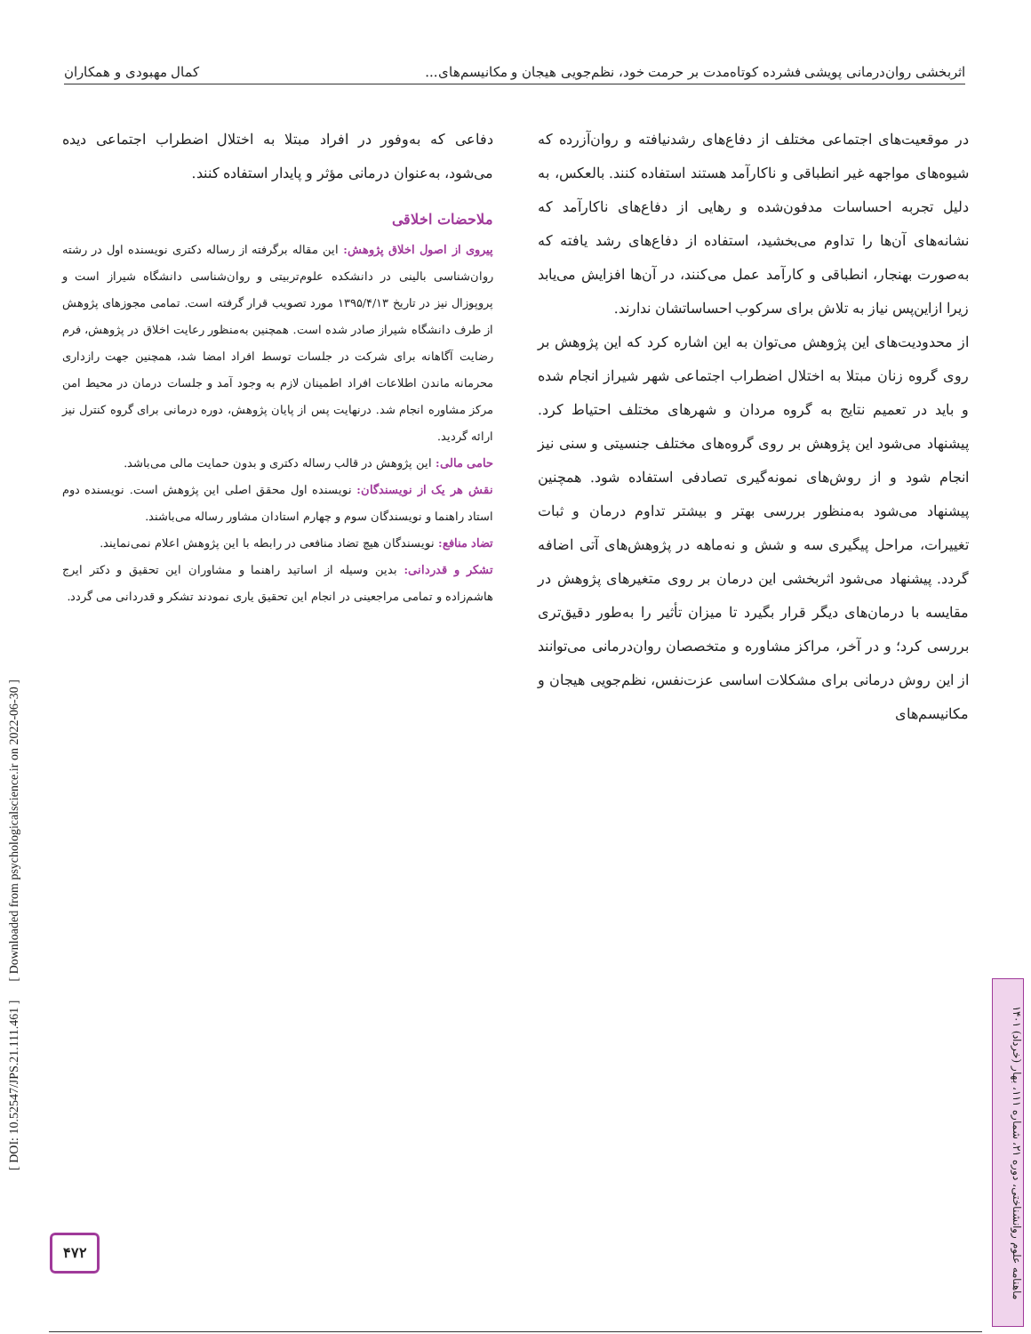اثربخشی روان‌درمانی پویشی فشرده کوتاه‌مدت بر حرمت خود، نظم‌جویی هیجان و مکانیسم‌های... کمال مهبودی و همکاران
در موقعیت‌های اجتماعی مختلف از دفاع‌های رشدنیافته و روان‌آزرده که شیوه‌های مواجهه غیر انطباقی و ناکارآمد هستند استفاده کنند. بالعکس، به دلیل تجربه احساسات مدفون‌شده و رهایی از دفاع‌های ناکارآمد که نشانه‌های آن‌ها را تداوم می‌بخشید، استفاده از دفاع‌های رشد یافته که به‌صورت بهنجار، انطباقی و کارآمد عمل می‌کنند، در آن‌ها افزایش می‌یابد زیرا ازاین‌پس نیاز به تلاش برای سرکوب احساساتشان ندارند.
از محدودیت‌های این پژوهش می‌توان به این اشاره کرد که این پژوهش بر روی گروه زنان مبتلا به اختلال اضطراب اجتماعی شهر شیراز انجام شده و باید در تعمیم نتایج به گروه مردان و شهرهای مختلف احتیاط کرد. پیشنهاد می‌شود این پژوهش بر روی گروه‌های مختلف جنسیتی و سنی نیز انجام شود و از روش‌های نمونه‌گیری تصادفی استفاده شود. همچنین پیشنهاد می‌شود به‌منظور بررسی بهتر و بیشتر تداوم درمان و ثبات تغییرات، مراحل پیگیری سه و شش و نه‌ماهه در پژوهش‌های آتی اضافه گردد. پیشنهاد می‌شود اثربخشی این درمان بر روی متغیرهای پژوهش در مقایسه با درمان‌های دیگر قرار بگیرد تا میزان تأثیر را به‌طور دقیق‌تری بررسی کرد؛ و در آخر، مراکز مشاوره و متخصصان روان‌درمانی می‌توانند از این روش درمانی برای مشکلات اساسی عزت‌نفس، نظم‌جویی هیجان و مکانیسم‌های
دفاعی که به‌وفور در افراد مبتلا به اختلال اضطراب اجتماعی دیده می‌شود، به‌عنوان درمانی مؤثر و پایدار استفاده کنند.
ملاحضات اخلاقی
پیروی از اصول اخلاق پژوهش: این مقاله برگرفته از رساله دکتری نویسنده اول در رشته روان‌شناسی بالینی در دانشکده علوم‌تربیتی و روان‌شناسی دانشگاه شیراز است و پروپوزال نیز در تاریخ ۱۳۹۵/۴/۱۳ مورد تصویب قرار گرفته است. تمامی مجوزهای پژوهش از طرف دانشگاه شیراز صادر شده است. همچنین به‌منظور رعایت اخلاق در پژوهش، فرم رضایت آگاهانه برای شرکت در جلسات توسط افراد امضا شد، همچنین جهت رازداری محرمانه ماندن اطلاعات افراد اطمینان لازم به وجود آمد و جلسات درمان در محیط امن مرکز مشاوره انجام شد. درنهایت پس از پایان پژوهش، دوره درمانی برای گروه کنترل نیز ارائه گردید.
حامی مالی: این پژوهش در قالب رساله دکتری و بدون حمایت مالی می‌باشد.
نقش هر یک از نویسندگان: نویسنده اول محقق اصلی این پژوهش است. نویسنده دوم استاد راهنما و نویسندگان سوم و چهارم استادان مشاور رساله می‌باشند.
تضاد منافع: نویسندگان هیچ تضاد منافعی در رابطه با این پژوهش اعلام نمی‌نمایند.
تشکر و قدردانی: بدین وسیله از اساتید راهنما و مشاوران این تحقیق و دکتر ایرج هاشم‌زاده و تمامی مراجعینی در انجام این تحقیق یاری نمودند تشکر و قدردانی می گردد.
[ DOI: 10.52547/JPS.21.111.461 ] [ Downloaded from psychologicalscience.ir on 2022-06-30 ]
۴۷۲
ماهنامه علوم روانشناختی، دوره ۲۱، شماره ۱۱۱، بهار (خرداد) ۱۴۰۱